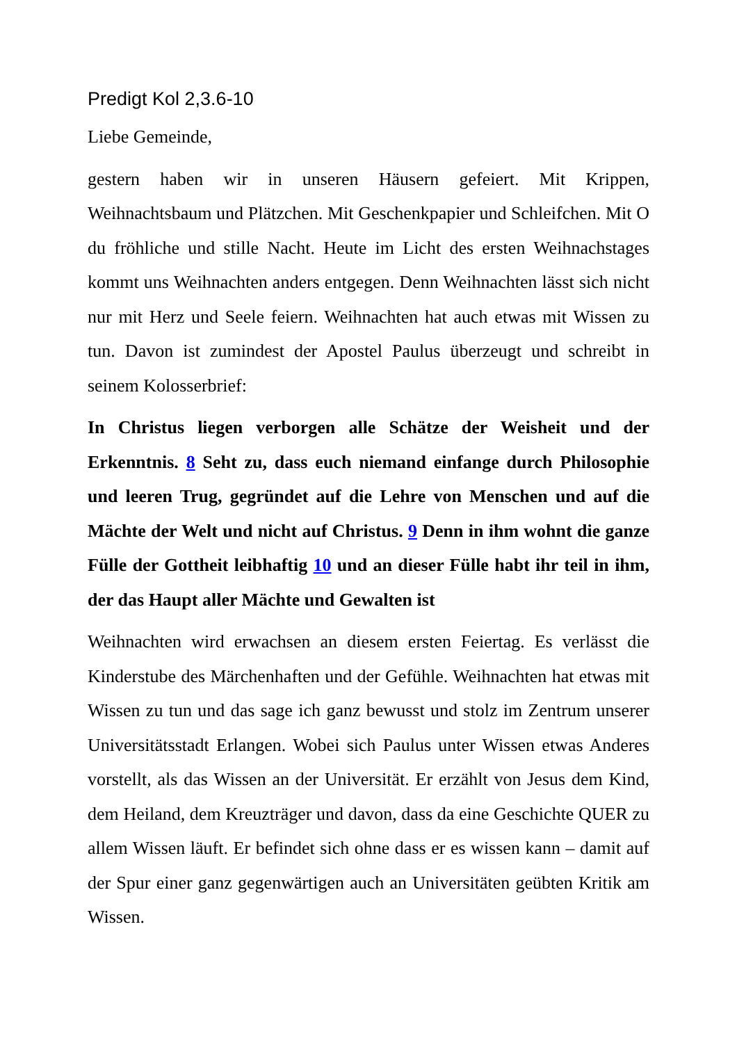Predigt Kol 2,3.6-10
Liebe Gemeinde,
gestern haben wir in unseren Häusern gefeiert. Mit Krippen, Weihnachtsbaum und Plätzchen. Mit Geschenkpapier und Schleifchen. Mit O du fröhliche und stille Nacht. Heute im Licht des ersten Weihnachstages kommt uns Weihnachten anders entgegen. Denn Weihnachten lässt sich nicht nur mit Herz und Seele feiern. Weihnachten hat auch etwas mit Wissen zu tun. Davon ist zumindest der Apostel Paulus überzeugt und schreibt in seinem Kolosserbrief:
In Christus liegen verborgen alle Schätze der Weisheit und der Erkenntnis. 8 Seht zu, dass euch niemand einfange durch Philosophie und leeren Trug, gegründet auf die Lehre von Menschen und auf die Mächte der Welt und nicht auf Christus. 9 Denn in ihm wohnt die ganze Fülle der Gottheit leibhaftig 10 und an dieser Fülle habt ihr teil in ihm, der das Haupt aller Mächte und Gewalten ist
Weihnachten wird erwachsen an diesem ersten Feiertag. Es verlässt die Kinderstube des Märchenhaften und der Gefühle. Weihnachten hat etwas mit Wissen zu tun und das sage ich ganz bewusst und stolz im Zentrum unserer Universitätsstadt Erlangen. Wobei sich Paulus unter Wissen etwas Anderes vorstellt, als das Wissen an der Universität. Er erzählt von Jesus dem Kind, dem Heiland, dem Kreuzträger und davon, dass da eine Geschichte QUER zu allem Wissen läuft. Er befindet sich ohne dass er es wissen kann – damit auf der Spur einer ganz gegenwärtigen auch an Universitäten geübten Kritik am Wissen.